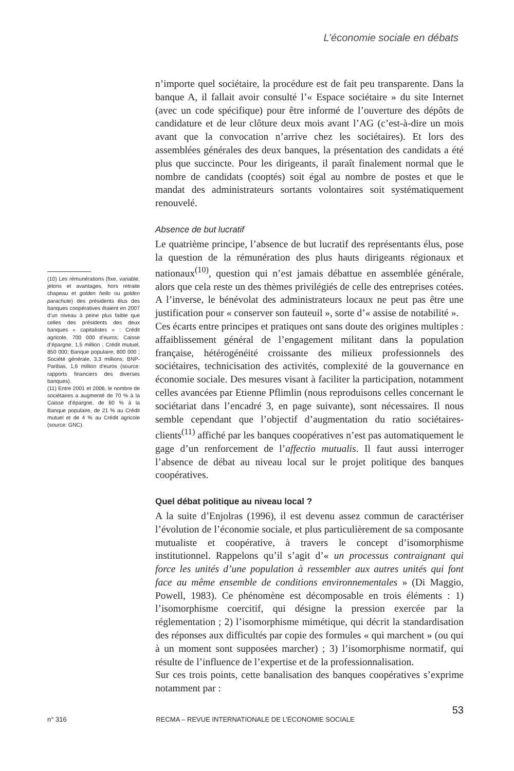L’économie sociale en débats
(10) Les rémunérations (fixe, variable, jetons et avantages, hors retraite chapeau et golden hello ou golden parachute) des présidents élus des banques coopératives étaient en 2007 d’un niveau à peine plus faible que celles des présidents des deux banques « capitalistes » : Crédit agricole, 700 000 d’euros; Caisse d’épargne, 1,5 million ; Crédit mutuel, 850 000; Banque populaire, 800 000 ; Société générale, 3,3 millions; BNP-Paribas, 1,6 million d’euros (source: rapports financiers des diverses banques).
(11) Entre 2001 et 2006, le nombre de sociétaires a augmenté de 70 % à la Caisse d’épargne, de 60 % à la Banque populaire, de 21 % au Crédit mutuel et de 4 % au Crédit agricole (source: GNC).
n’importe quel sociétaire, la procédure est de fait peu transparente. Dans la banque A, il fallait avoir consulté l’« Espace sociétaire » du site Internet (avec un code spécifique) pour être informé de l’ouverture des dépôts de candidature et de leur clôture deux mois avant l’AG (c’est-à-dire un mois avant que la convocation n’arrive chez les sociétaires). Et lors des assemblées générales des deux banques, la présentation des candidats a été plus que succincte. Pour les dirigeants, il paraît finalement normal que le nombre de candidats (cooptés) soit égal au nombre de postes et que le mandat des administrateurs sortants volontaires soit systématiquement renouvelé.
Absence de but lucratif
Le quatrième principe, l’absence de but lucratif des représentants élus, pose la question de la rémunération des plus hauts dirigeants régionaux et nationaux<sup>(10)</sup>, question qui n’est jamais débattue en assemblée générale, alors que cela reste un des thèmes privilégiés de celle des entreprises cotées. A l’inverse, le bénévolat des administrateurs locaux ne peut pas être une justification pour « conserver son fauteuil », sorte d’« assise de notabilité ».
Ces écarts entre principes et pratiques ont sans doute des origines multiples : affaiblissement général de l’engagement militant dans la population française, hétérogénéité croissante des milieux professionnels des sociétaires, technicisation des activités, complexité de la gouvernance en économie sociale. Des mesures visant à faciliter la participation, notamment celles avancées par Etienne Pflimlin (nous reproduisons celles concernant le sociétariat dans l’encadré 3, en page suivante), sont nécessaires. Il nous semble cependant que l’objectif d’augmentation du ratio sociétaires-clients<sup>(11)</sup> affiché par les banques coopératives n’est pas automatiquement le gage d’un renforcement de l’affectio mutualis. Il faut aussi interroger l’absence de débat au niveau local sur le projet politique des banques coopératives.
Quel débat politique au niveau local ?
A la suite d’Enjolras (1996), il est devenu assez commun de caractériser l’évolution de l’économie sociale, et plus particulièrement de sa composante mutualiste et coopérative, à travers le concept d’isomorphisme institutionnel. Rappelons qu’il s’agit d’« un processus contraignant qui force les unités d’une population à ressembler aux autres unités qui font face au même ensemble de conditions environnementales » (Di Maggio, Powell, 1983). Ce phénomène est décomposable en trois éléments : 1) l’isomorphisme coercitif, qui désigne la pression exercée par la réglementation ; 2) l’isomorphisme mimétique, qui décrit la standardisation des réponses aux difficultés par copie des formules « qui marchent » (ou qui à un moment sont supposées marcher) ; 3) l’isomorphisme normatif, qui résulte de l’influence de l’expertise et de la professionnalisation.
Sur ces trois points, cette banalisation des banques coopératives s’exprime notamment par :
53
n° 316 RECMA – REVUE INTERNATIONALE DE L’ÉCONOMIE SOCIALE